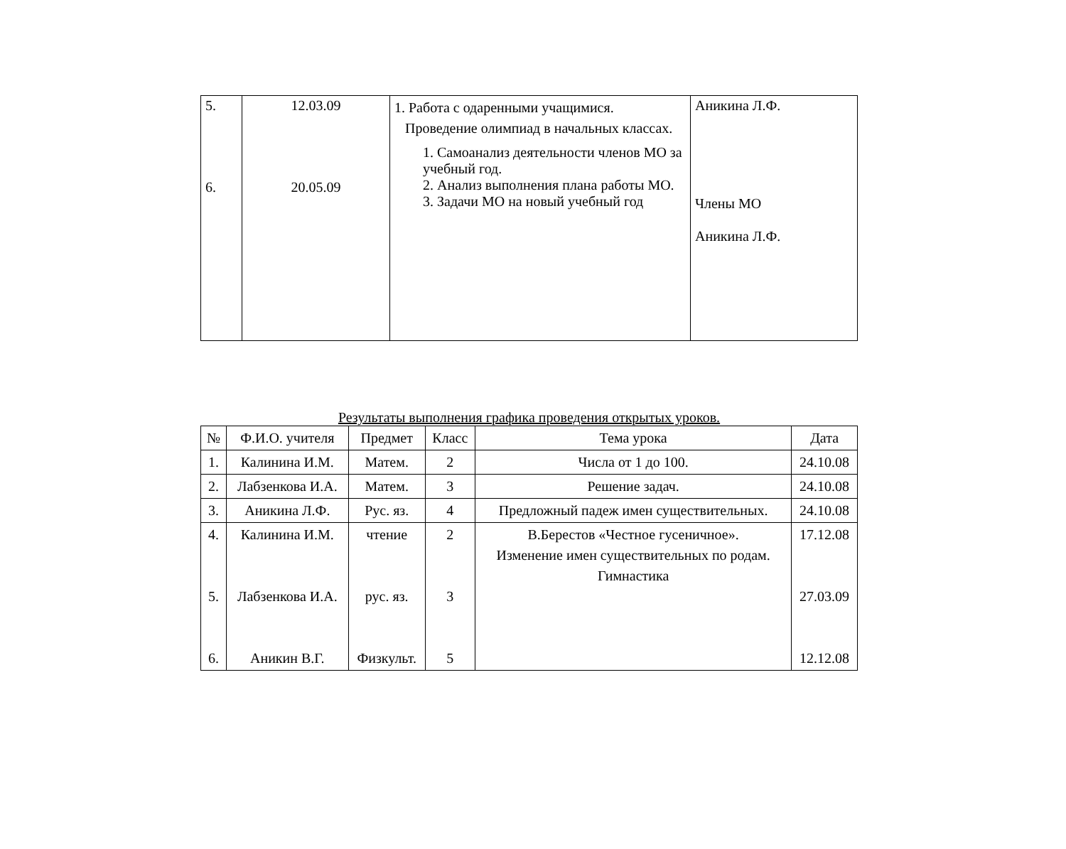| 5. 6. | 12.03.09 20.05.09 | 1. Работа с одаренными учащимися. Проведение олимпиад в начальных классах. 1. Самоанализ деятельности членов МО за учебный год. 2. Анализ выполнения плана работы МО. 3. Задачи МО на новый учебный год | Аникина Л.Ф. Члены МО Аникина Л.Ф. |
Результаты выполнения графика проведения открытых уроков.
| № | Ф.И.О. учителя | Предмет | Класс | Тема урока | Дата |
| --- | --- | --- | --- | --- | --- |
| 1. | Калинина И.М. | Матем. | 2 | Числа от 1 до 100. | 24.10.08 |
| 2. | Лабзенкова И.А. | Матем. | 3 | Решение задач. | 24.10.08 |
| 3. | Аникина Л.Ф. | Рус. яз. | 4 | Предложный падеж имен существительных. | 24.10.08 |
| 4. 5. 6. | Калинина И.М. Лабзенкова И.А. Аникин В.Г. | чтение рус. яз. Физкульт. | 2 3 5 | В.Берестов «Честное гусеничное». Изменение имен существительных по родам. Гимнастика | 17.12.08 27.03.09 12.12.08 |